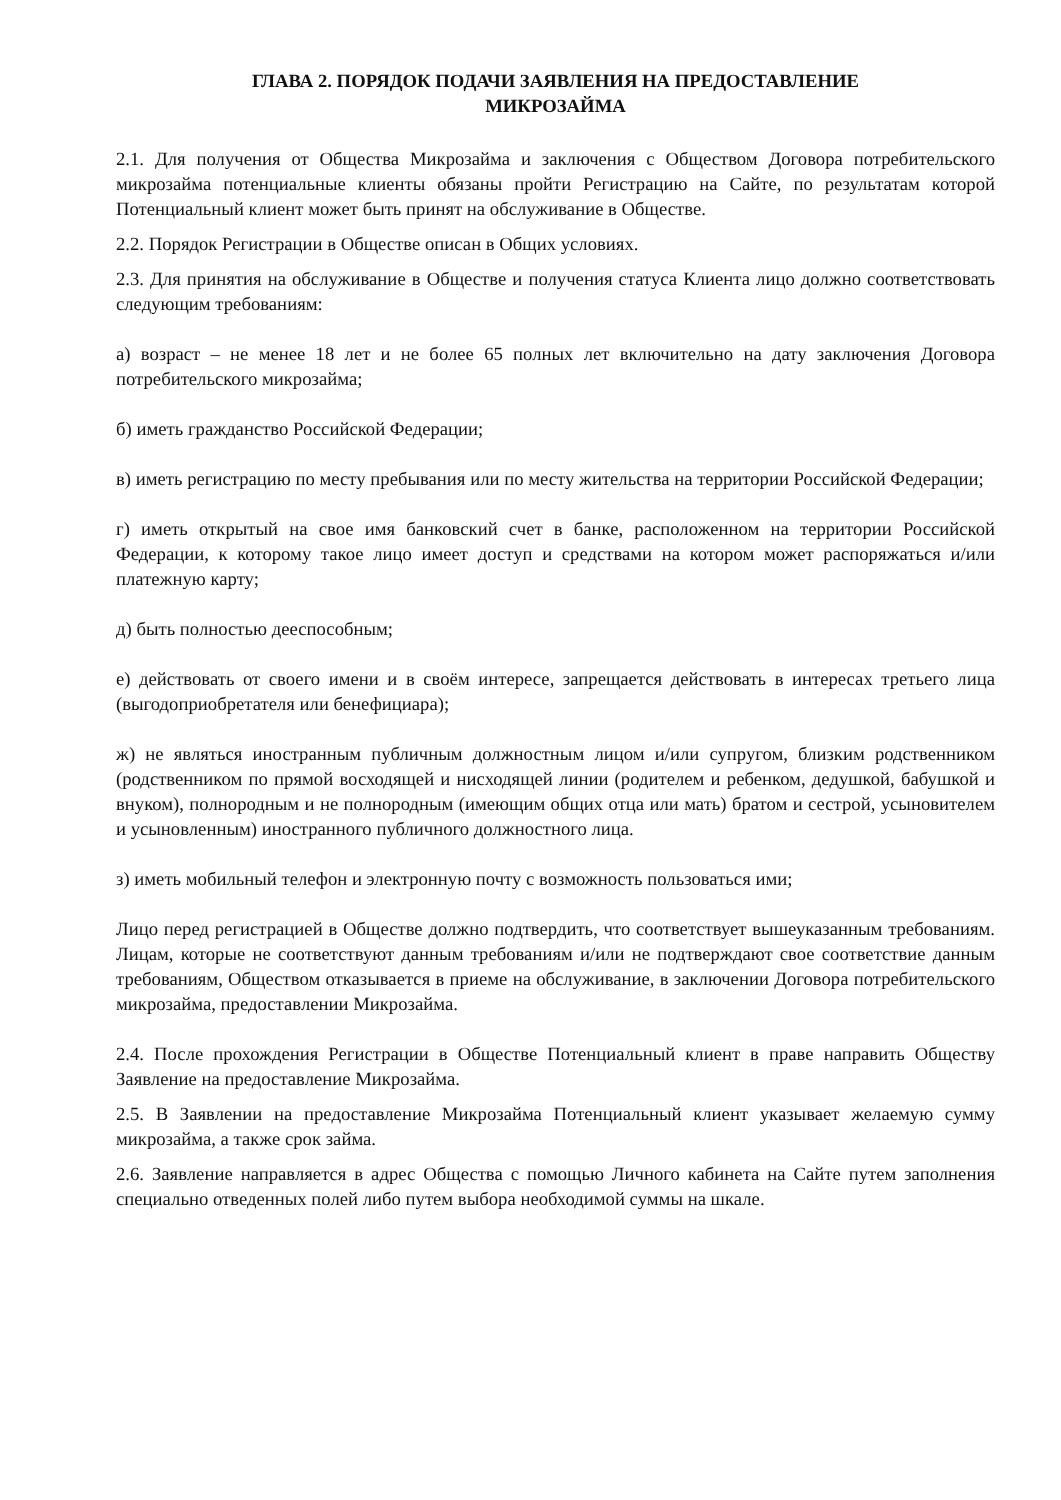ГЛАВА 2. ПОРЯДОК ПОДАЧИ ЗАЯВЛЕНИЯ НА ПРЕДОСТАВЛЕНИЕ
МИКРОЗАЙМА
2.1. Для получения от Общества Микрозайма и заключения с Обществом Договора потребительского микрозайма потенциальные клиенты обязаны пройти Регистрацию на Сайте, по результатам которой Потенциальный клиент может быть принят на обслуживание в Обществе.
2.2. Порядок Регистрации в Обществе описан в Общих условиях.
2.3. Для принятия на обслуживание в Обществе и получения статуса Клиента лицо должно соответствовать следующим требованиям:
а) возраст – не менее 18 лет и не более 65 полных лет включительно на дату заключения Договора потребительского микрозайма;
б) иметь гражданство Российской Федерации;
в) иметь регистрацию по месту пребывания или по месту жительства на территории Российской Федерации;
г) иметь открытый на свое имя банковский счет в банке, расположенном на территории Российской Федерации, к которому такое лицо имеет доступ и средствами на котором может распоряжаться и/или платежную карту;
д) быть полностью дееспособным;
е) действовать от своего имени и в своём интересе, запрещается действовать в интересах третьего лица (выгодоприобретателя или бенефициара);
ж) не являться иностранным публичным должностным лицом и/или супругом, близким родственником (родственником по прямой восходящей и нисходящей линии (родителем и ребенком, дедушкой, бабушкой и внуком), полнородным и не полнородным (имеющим общих отца или мать) братом и сестрой, усыновителем и усыновленным) иностранного публичного должностного лица.
з) иметь мобильный телефон и электронную почту с возможность пользоваться ими;
Лицо перед регистрацией в Обществе должно подтвердить, что соответствует вышеуказанным требованиям. Лицам, которые не соответствуют данным требованиям и/или не подтверждают свое соответствие данным требованиям, Обществом отказывается в приеме на обслуживание, в заключении Договора потребительского микрозайма, предоставлении Микрозайма.
2.4. После прохождения Регистрации в Обществе Потенциальный клиент в праве направить Обществу Заявление на предоставление Микрозайма.
2.5. В Заявлении на предоставление Микрозайма Потенциальный клиент указывает желаемую сумму микрозайма, а также срок займа.
2.6. Заявление направляется в адрес Общества с помощью Личного кабинета на Сайте путем заполнения специально отведенных полей либо путем выбора необходимой суммы на шкале.